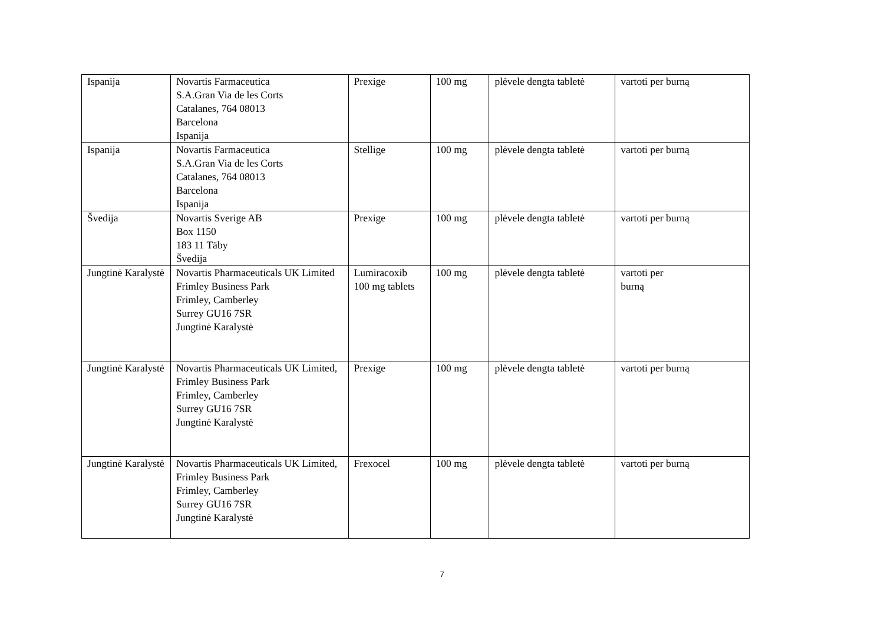| Ispanija | Novartis Farmaceutica S.A.Gran Via de les Corts Catalanes, 764 08013 Barcelona Ispanija | Prexige | 100 mg | plėvele dengta tabletė | vartoti per burną |
| Ispanija | Novartis Farmaceutica S.A.Gran Via de les Corts Catalanes, 764 08013 Barcelona Ispanija | Stellige | 100 mg | plėvele dengta tabletė | vartoti per burną |
| Švedija | Novartis Sverige AB Box 1150 183 11 Täby Švedija | Prexige | 100 mg | plėvele dengta tabletė | vartoti per burną |
| Jungtinė Karalystė | Novartis Pharmaceuticals UK Limited Frimley Business Park Frimley, Camberley Surrey GU16 7SR Jungtinė Karalystė | Lumiracoxib 100 mg tablets | 100 mg | plėvele dengta tabletė | vartoti per burną |
| Jungtinė Karalystė | Novartis Pharmaceuticals UK Limited, Frimley Business Park Frimley, Camberley Surrey GU16 7SR Jungtinė Karalystė | Prexige | 100 mg | plėvele dengta tabletė | vartoti per burną |
| Jungtinė Karalystė | Novartis Pharmaceuticals UK Limited, Frimley Business Park Frimley, Camberley Surrey GU16 7SR Jungtinė Karalystė | Frexocel | 100 mg | plėvele dengta tabletė | vartoti per burną |
7